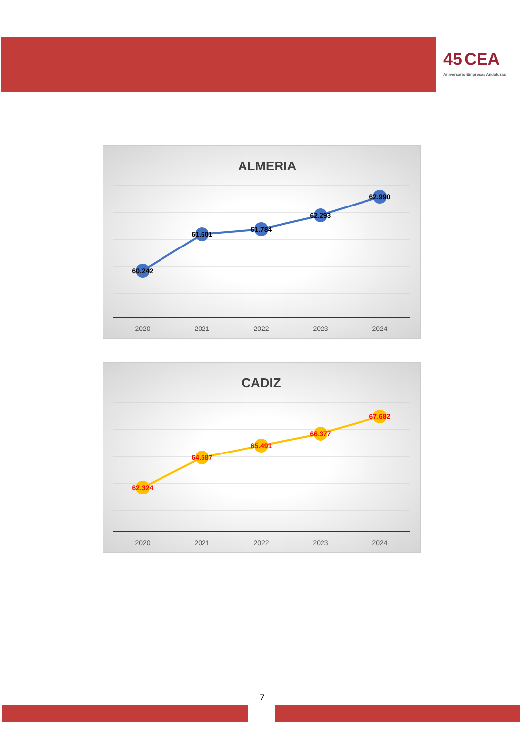45 CEA
Aniversario Empresas Andaluzas
ALMERIA
60.242
61.601
61.784
62.293
62.990
2020
2021
2022
2023
2024
CADIZ
62.324
64.587
65.491
66.377
67.682
2020
2021
2022
2023
2024
7